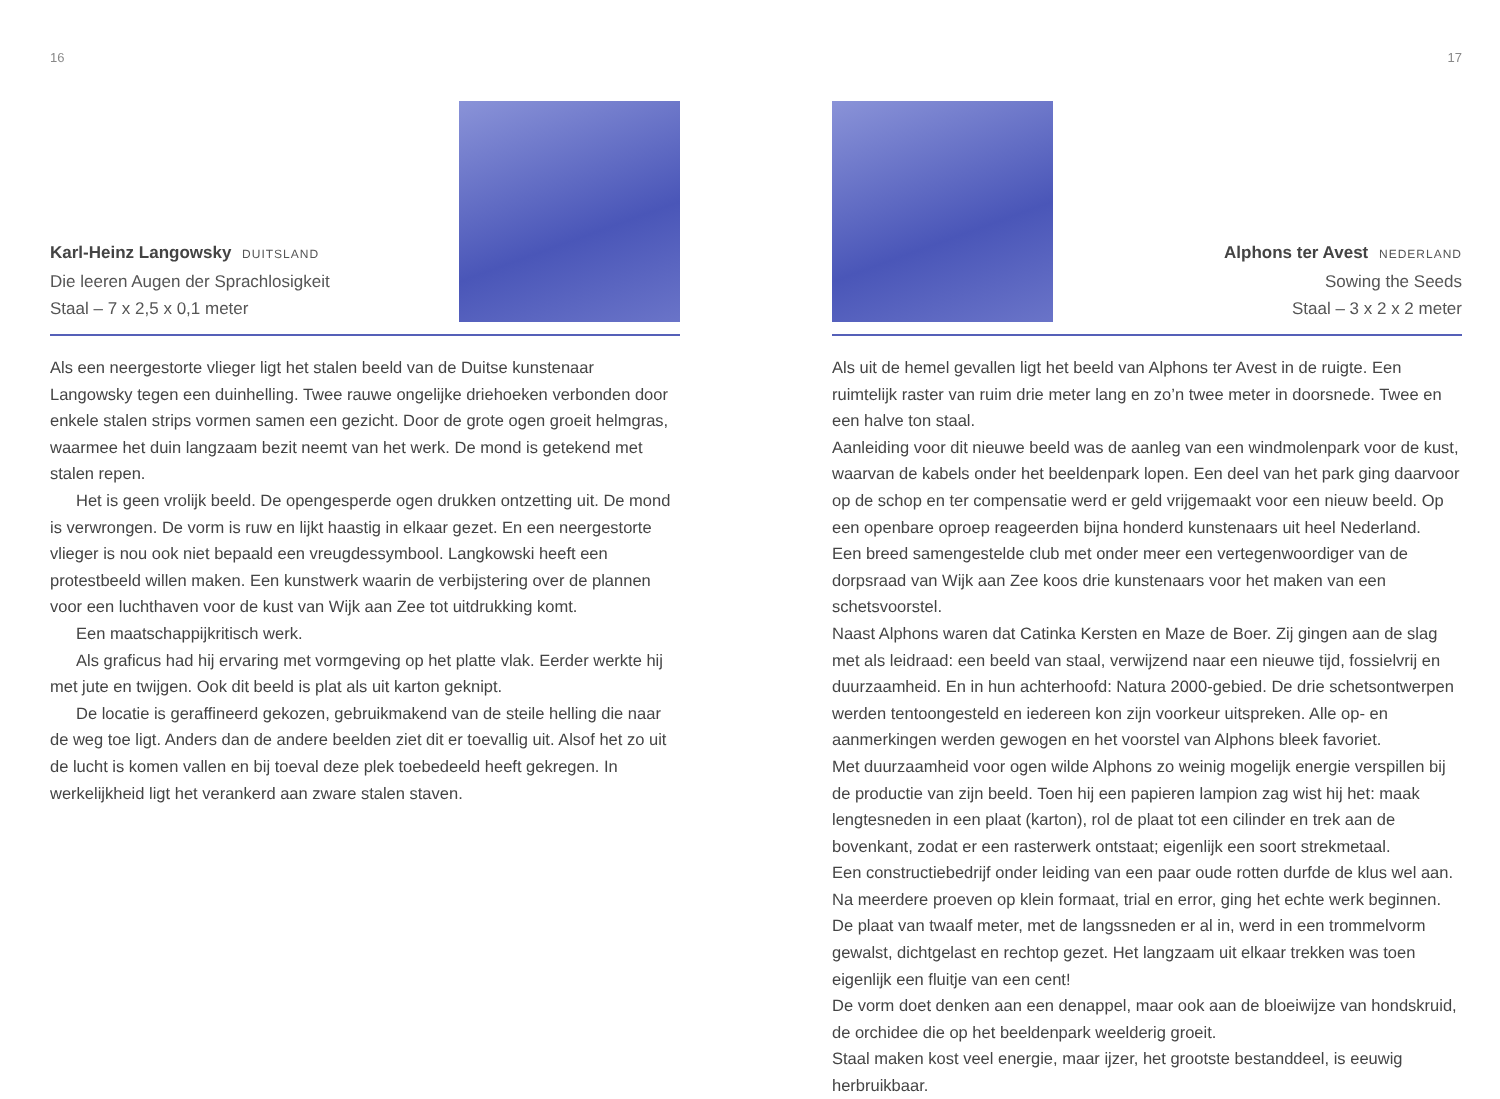16
Karl-Heinz Langowsky DUITSLAND
Die leeren Augen der Sprachlosigkeit
Staal – 7 x 2,5 x 0,1 meter
Als een neergestorte vlieger ligt het stalen beeld van de Duitse kunstenaar Langowsky tegen een duinhelling. Twee rauwe ongelijke driehoeken verbonden door enkele stalen strips vormen samen een gezicht. Door de grote ogen groeit helmgras, waarmee het duin langzaam bezit neemt van het werk. De mond is getekend met stalen repen.
Het is geen vrolijk beeld. De opengesperde ogen drukken ontzetting uit. De mond is verwrongen. De vorm is ruw en lijkt haastig in elkaar gezet. En een neergestorte vlieger is nou ook niet bepaald een vreugdessymbool. Langkowski heeft een protestbeeld willen maken. Een kunstwerk waarin de verbijstering over de plannen voor een luchthaven voor de kust van Wijk aan Zee tot uitdrukking komt.
Een maatschappijkritisch werk.
Als graficus had hij ervaring met vormgeving op het platte vlak. Eerder werkte hij met jute en twijgen. Ook dit beeld is plat als uit karton geknipt.
De locatie is geraffineerd gekozen, gebruikmakend van de steile helling die naar de weg toe ligt. Anders dan de andere beelden ziet dit er toevallig uit. Alsof het zo uit de lucht is komen vallen en bij toeval deze plek toebedeeld heeft gekregen. In werkelijkheid ligt het verankerd aan zware stalen staven.
17
Alphons ter Avest NEDERLAND
Sowing the Seeds
Staal – 3 x 2 x 2 meter
Als uit de hemel gevallen ligt het beeld van Alphons ter Avest in de ruigte. Een ruimtelijk raster van ruim drie meter lang en zo’n twee meter in doorsnede. Twee en een halve ton staal.
Aanleiding voor dit nieuwe beeld was de aanleg van een windmolenpark voor de kust, waarvan de kabels onder het beeldenpark lopen. Een deel van het park ging daarvoor op de schop en ter compensatie werd er geld vrijgemaakt voor een nieuw beeld. Op een openbare oproep reageerden bijna honderd kunstenaars uit heel Nederland.
Een breed samengestelde club met onder meer een vertegenwoordiger van de dorpsraad van Wijk aan Zee koos drie kunstenaars voor het maken van een schetsvoorstel.
Naast Alphons waren dat Catinka Kersten en Maze de Boer. Zij gingen aan de slag met als leidraad: een beeld van staal, verwijzend naar een nieuwe tijd, fossielvrij en duurzaamheid. En in hun achterhoofd: Natura 2000-gebied. De drie schetsontwerpen werden tentoongesteld en iedereen kon zijn voorkeur uitspreken. Alle op- en aanmerkingen werden gewogen en het voorstel van Alphons bleek favoriet.
Met duurzaamheid voor ogen wilde Alphons zo weinig mogelijk energie verspillen bij de productie van zijn beeld. Toen hij een papieren lampion zag wist hij het: maak lengtesneden in een plaat (karton), rol de plaat tot een cilinder en trek aan de bovenkant, zodat er een rasterwerk ontstaat; eigenlijk een soort strekmetaal.
Een constructiebedrijf onder leiding van een paar oude rotten durfde de klus wel aan.
Na meerdere proeven op klein formaat, trial en error, ging het echte werk beginnen.
De plaat van twaalf meter, met de langssneden er al in, werd in een trommelvorm gewalst, dichtgelast en rechtop gezet. Het langzaam uit elkaar trekken was toen eigenlijk een fluitje van een cent!
De vorm doet denken aan een denappel, maar ook aan de bloeiwijze van hondskruid, de orchidee die op het beeldenpark weelderig groeit.
Staal maken kost veel energie, maar ijzer, het grootste bestanddeel, is eeuwig herbruikbaar.